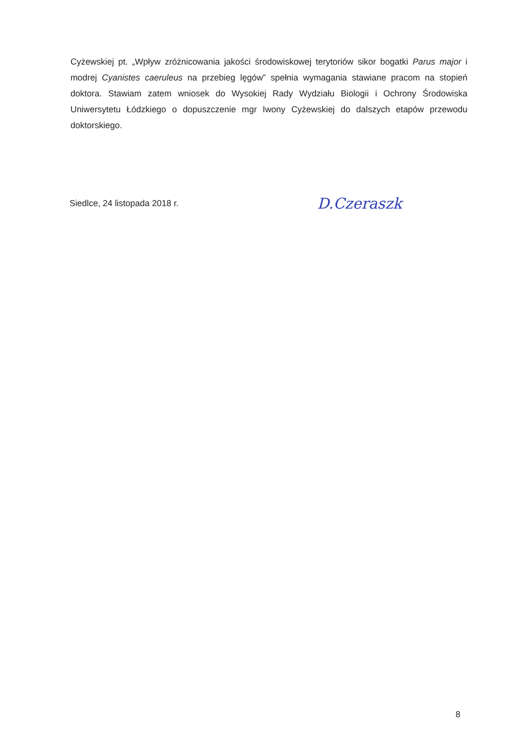Cyżewskiej pt. „Wpływ zróżnicowania jakości środowiskowej terytoriów sikor bogatki Parus major i modrej Cyanistes caeruleus na przebieg lęgów” spełnia wymagania stawiane pracom na stopień doktora. Stawiam zatem wniosek do Wysokiej Rady Wydziału Biologii i Ochrony Środowiska Uniwersytetu Łódzkiego o dopuszczenie mgr Iwony Cyżewskiej do dalszych etapów przewodu doktorskiego.
Siedlce, 24 listopada 2018 r. D.Czeraszk
8